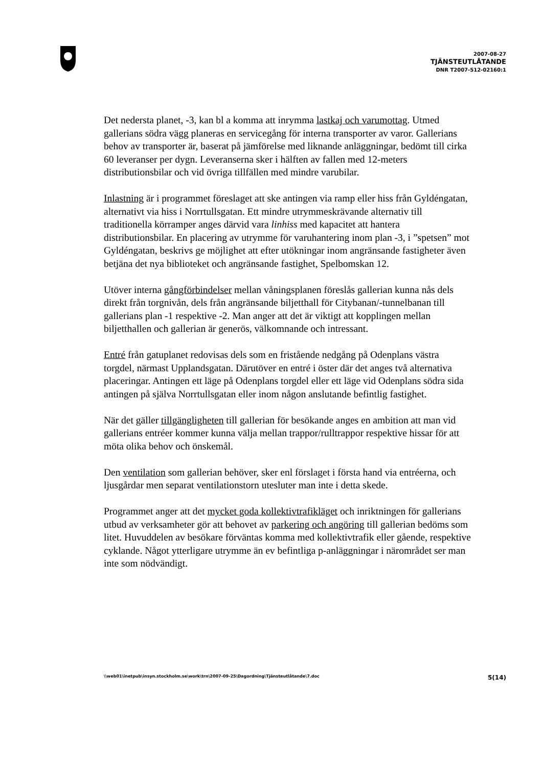2007-08-27
TJÄNSTEUTLÅTANDE
DNR T2007-512-02160:1
Det nedersta planet, -3, kan bl a komma att inrymma lastkaj och varumottag. Utmed gallerians södra vägg planeras en servicegång för interna transporter av varor. Gallerians behov av transporter är, baserat på jämförelse med liknande anläggningar, bedömt till cirka 60 leveranser per dygn. Leveranserna sker i hälften av fallen med 12-meters distributionsbilar och vid övriga tillfällen med mindre varubilar.
Inlastning är i programmet föreslaget att ske antingen via ramp eller hiss från Gyldéngatan, alternativt via hiss i Norrtullsgatan. Ett mindre utrymmeskrävande alternativ till traditionella körramper anges därvid vara linhiss med kapacitet att hantera distributionsbilar. En placering av utrymme för varuhantering inom plan -3, i ”spetsen” mot Gyldéngatan, beskrivs ge möjlighet att efter utökningar inom angränsande fastigheter även betjäna det nya biblioteket och angränsande fastighet, Spelbomskan 12.
Utöver interna gångförbindelser mellan våningsplanen föreslås gallerian kunna nås dels direkt från torgnivån, dels från angränsande biljetthall för Citybanan/-tunnelbanan till gallerians plan -1 respektive -2. Man anger att det är viktigt att kopplingen mellan biljetthallen och gallerian är generös, välkomnande och intressant.
Entré från gatuplanet redovisas dels som en fristående nedgång på Odenplans västra torgdel, närmast Upplandsgatan. Därutöver en entré i öster där det anges två alternativa placeringar. Antingen ett läge på Odenplans torgdel eller ett läge vid Odenplans södra sida antingen på själva Norrtullsgatan eller inom någon anslutande befintlig fastighet.
När det gäller tillgängligheten till gallerian för besökande anges en ambition att man vid gallerians entréer kommer kunna välja mellan trappor/rulltrappor respektive hissar för att möta olika behov och önskemål.
Den ventilation som gallerian behöver, sker enl förslaget i första hand via entréerna, och ljusgårdar men separat ventilationstorn utesluter man inte i detta skede.
Programmet anger att det mycket goda kollektivtrafikläget och inriktningen för gallerians utbud av verksamheter gör att behovet av parkering och angöring till gallerian bedöms som litet. Huvuddelen av besökare förväntas komma med kollektivtrafik eller gående, respektive cyklande. Något ytterligare utrymme än ev befintliga p-anläggningar i närområdet ser man inte som nödvändigt.
\\web01\inetpub\insyn.stockholm.se\work\trn\2007-09-25\Dagordning\Tjänsteutlåtande\7.doc 5(14)